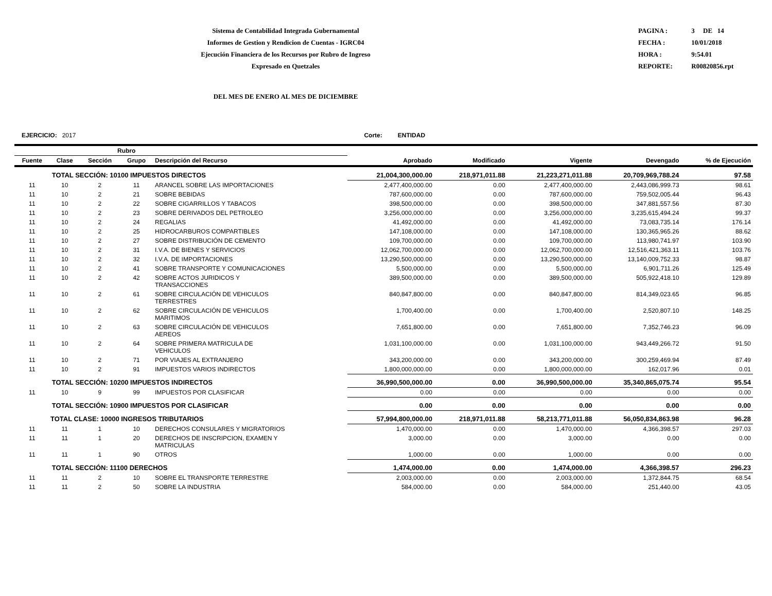Sistema de Contabilidad Integrada Gubernamental
Informes de Gestion y Rendicion de Cuentas - IGRC04
Ejecución Financiera de los Recursos por Rubro de Ingreso
Expresado en Quetzales
PAGINA : 3 DE 14
FECHA : 10/01/2018
HORA : 9:54.01
REPORTE: R00820856.rpt
DEL MES DE ENERO AL MES DE DICIEMBRE
EJERCICIO: 2017 Corte: ENTIDAD
| Rubro | | | | | | | | | |
| --- | --- | --- | --- | --- | --- | --- | --- | --- | --- |
| Fuente | Clase | Sección | Grupo | Descripción del Recurso | Aprobado | Modificado | Vigente | Devengado | % de Ejecución |
| | TOTAL SECCIÓN: 10100 IMPUESTOS DIRECTOS | | | | 21,004,300,000.00 | 218,971,011.88 | 21,223,271,011.88 | 20,709,969,788.24 | 97.58 |
| 11 | 10 | 2 | 11 | ARANCEL SOBRE LAS IMPORTACIONES | 2,477,400,000.00 | 0.00 | 2,477,400,000.00 | 2,443,086,999.73 | 98.61 |
| 11 | 10 | 2 | 21 | SOBRE BEBIDAS | 787,600,000.00 | 0.00 | 787,600,000.00 | 759,502,005.44 | 96.43 |
| 11 | 10 | 2 | 22 | SOBRE CIGARRILLOS Y TABACOS | 398,500,000.00 | 0.00 | 398,500,000.00 | 347,881,557.56 | 87.30 |
| 11 | 10 | 2 | 23 | SOBRE DERIVADOS DEL PETROLEO | 3,256,000,000.00 | 0.00 | 3,256,000,000.00 | 3,235,615,494.24 | 99.37 |
| 11 | 10 | 2 | 24 | REGALIAS | 41,492,000.00 | 0.00 | 41,492,000.00 | 73,083,735.14 | 176.14 |
| 11 | 10 | 2 | 25 | HIDROCARBUROS COMPARTIBLES | 147,108,000.00 | 0.00 | 147,108,000.00 | 130,365,965.26 | 88.62 |
| 11 | 10 | 2 | 27 | SOBRE DISTRIBUCIÓN DE CEMENTO | 109,700,000.00 | 0.00 | 109,700,000.00 | 113,980,741.97 | 103.90 |
| 11 | 10 | 2 | 31 | I.V.A. DE BIENES Y SERVICIOS | 12,062,700,000.00 | 0.00 | 12,062,700,000.00 | 12,516,421,363.11 | 103.76 |
| 11 | 10 | 2 | 32 | I.V.A. DE IMPORTACIONES | 13,290,500,000.00 | 0.00 | 13,290,500,000.00 | 13,140,009,752.33 | 98.87 |
| 11 | 10 | 2 | 41 | SOBRE TRANSPORTE Y COMUNICACIONES | 5,500,000.00 | 0.00 | 5,500,000.00 | 6,901,711.26 | 125.49 |
| 11 | 10 | 2 | 42 | SOBRE ACTOS JURIDICOS Y TRANSACCIONES | 389,500,000.00 | 0.00 | 389,500,000.00 | 505,922,418.10 | 129.89 |
| 11 | 10 | 2 | 61 | SOBRE CIRCULACIÓN DE VEHICULOS TERRESTRES | 840,847,800.00 | 0.00 | 840,847,800.00 | 814,349,023.65 | 96.85 |
| 11 | 10 | 2 | 62 | SOBRE CIRCULACIÓN DE VEHICULOS MARITIMOS | 1,700,400.00 | 0.00 | 1,700,400.00 | 2,520,807.10 | 148.25 |
| 11 | 10 | 2 | 63 | SOBRE CIRCULACIÓN DE VEHICULOS AEREOS | 7,651,800.00 | 0.00 | 7,651,800.00 | 7,352,746.23 | 96.09 |
| 11 | 10 | 2 | 64 | SOBRE PRIMERA MATRICULA DE VEHICULOS | 1,031,100,000.00 | 0.00 | 1,031,100,000.00 | 943,449,266.72 | 91.50 |
| 11 | 10 | 2 | 71 | POR VIAJES AL EXTRANJERO | 343,200,000.00 | 0.00 | 343,200,000.00 | 300,259,469.94 | 87.49 |
| 11 | 10 | 2 | 91 | IMPUESTOS VARIOS INDIRECTOS | 1,800,000,000.00 | 0.00 | 1,800,000,000.00 | 162,017.96 | 0.01 |
| | TOTAL SECCIÓN: 10200 IMPUESTOS INDIRECTOS | | | | 36,990,500,000.00 | 0.00 | 36,990,500,000.00 | 35,340,865,075.74 | 95.54 |
| 11 | 10 | 9 | 99 | IMPUESTOS POR CLASIFICAR | 0.00 | 0.00 | 0.00 | 0.00 | 0.00 |
| | TOTAL SECCIÓN: 10900 IMPUESTOS POR CLASIFICAR | | | | 0.00 | 0.00 | 0.00 | 0.00 | 0.00 |
| TOTAL CLASE: 10000 INGRESOS TRIBUTARIOS | | | | | 57,994,800,000.00 | 218,971,011.88 | 58,213,771,011.88 | 56,050,834,863.98 | 96.28 |
| 11 | 11 | 1 | 10 | DERECHOS CONSULARES Y MIGRATORIOS | 1,470,000.00 | 0.00 | 1,470,000.00 | 4,366,398.57 | 297.03 |
| 11 | 11 | 1 | 20 | DERECHOS DE INSCRIPCION, EXAMEN Y MATRICULAS | 3,000.00 | 0.00 | 3,000.00 | 0.00 | 0.00 |
| 11 | 11 | 1 | 90 | OTROS | 1,000.00 | 0.00 | 1,000.00 | 0.00 | 0.00 |
| | TOTAL SECCIÓN: 11100 DERECHOS | | | | 1,474,000.00 | 0.00 | 1,474,000.00 | 4,366,398.57 | 296.23 |
| 11 | 11 | 2 | 10 | SOBRE EL TRANSPORTE TERRESTRE | 2,003,000.00 | 0.00 | 2,003,000.00 | 1,372,844.75 | 68.54 |
| 11 | 11 | 2 | 50 | SOBRE LA INDUSTRIA | 584,000.00 | 0.00 | 584,000.00 | 251,440.00 | 43.05 |